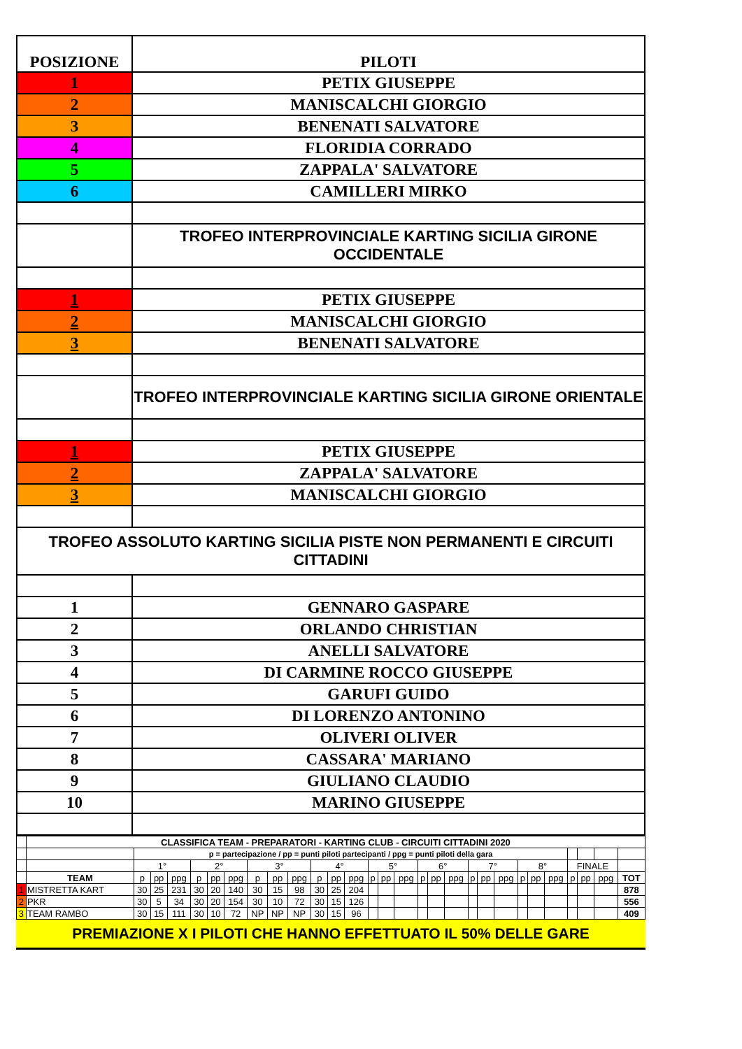| POSIZIONE | PILOTI |
| 1 | PETIX GIUSEPPE |
| 2 | MANISCALCHI GIORGIO |
| 3 | BENENATI SALVATORE |
| 4 | FLORIDIA CORRADO |
| 5 | ZAPPALA' SALVATORE |
| 6 | CAMILLERI MIRKO |
| | TROFEO INTERPROVINCIALE KARTING SICILIA GIRONE OCCIDENTALE |
| 1 | PETIX GIUSEPPE |
| 2 | MANISCALCHI GIORGIO |
| 3 | BENENATI SALVATORE |
| | TROFEO INTERPROVINCIALE KARTING SICILIA GIRONE ORIENTALE |
| 1 | PETIX GIUSEPPE |
| 2 | ZAPPALA' SALVATORE |
| 3 | MANISCALCHI GIORGIO |
| TROFEO ASSOLUTO KARTING SICILIA PISTE NON PERMANENTI E CIRCUITI CITTADINI | |
| 1 | GENNARO GASPARE |
| 2 | ORLANDO CHRISTIAN |
| 3 | ANELLI SALVATORE |
| 4 | DI CARMINE ROCCO GIUSEPPE |
| 5 | GARUFI GUIDO |
| 6 | DI LORENZO ANTONINO |
| 7 | OLIVERI OLIVER |
| 8 | CASSARA' MARIANO |
| 9 | GIULIANO CLAUDIO |
| 10 | MARINO GIUSEPPE |
| | CLASSIFICA TEAM - PREPARATORI - KARTING CLUB - CIRCUITI CITTADINI 2020 | | | | | | | | | | | | | | | | | | | | | | | | | | | | |
| | | p = partecipazione / pp = punti piloti partecipanti / ppg = punti piloti della gara | | | | | | | | | | | | | | | | | | | | | | | | | | | |
| | | 1° | | | 2° | | | 3° | | | 4° | | | 5° | | | 6° | | | 7° | | | 8° | | | FINALE | | | |
| | TEAM | p | pp | ppg | p | pp | ppg | p | pp | ppg | p | pp | ppg | p | pp | ppg | p | pp | ppg | p | pp | ppg | p | pp | ppg | p | pp | ppg | TOT |
| 1 | MISTRETTA KART | 30 | 25 | 231 | 30 | 20 | 140 | 30 | 15 | 98 | 30 | 25 | 204 | | | | | | | | | | | | | | | | 878 |
| 2 | PKR | 30 | 5 | 34 | 30 | 20 | 154 | 30 | 10 | 72 | 30 | 15 | 126 | | | | | | | | | | | | | | | | 556 |
| 3 | TEAM RAMBO | 30 | 15 | 111 | 30 | 10 | 72 | NP | NP | NP | 30 | 15 | 96 | | | | | | | | | | | | | | | | 409 |
PREMIAZIONE X I PILOTI CHE HANNO EFFETTUATO IL 50% DELLE GARE